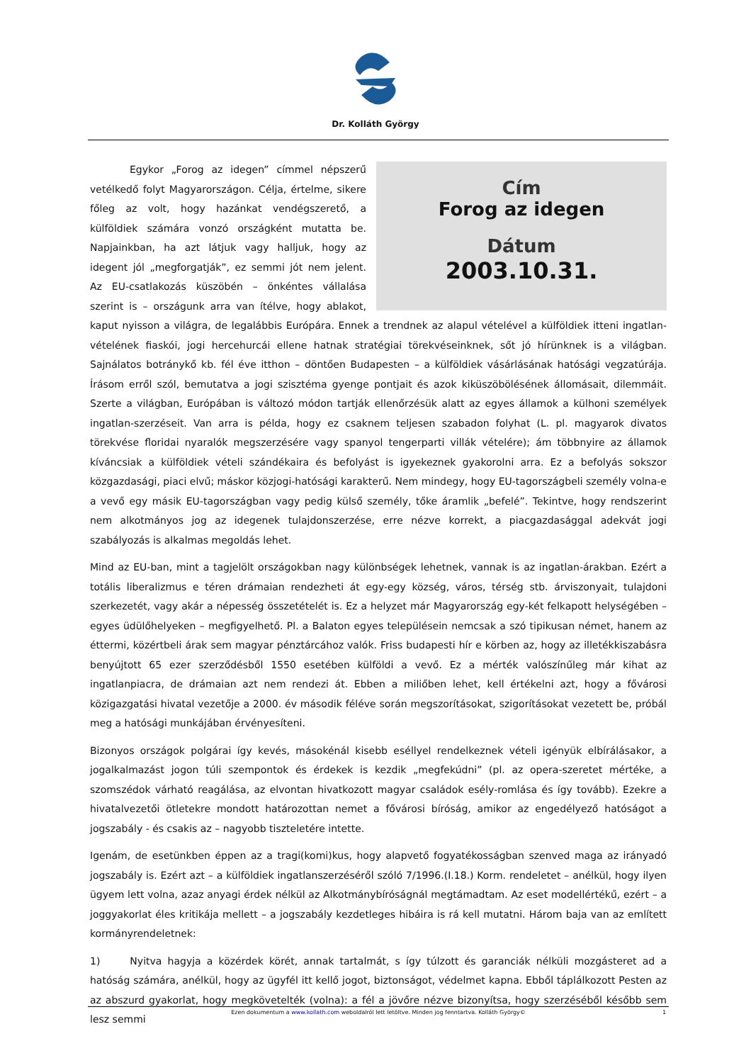Dr. Kolláth György
Cím
Forog az idegen
Dátum
2003.10.31.
    Egykor „Forog az idegen” címmel népszerű vetélkedő folyt Magyarországon. Célja, értelme, sikere főleg az volt, hogy hazánkat vendégszerető, a külföldiek számára vonzó országként mutatta be. Napjainkban, ha azt látjuk vagy halljuk, hogy az idegent jól „megforgatják”, ez semmi jót nem jelent. Az EU-csatlakozás küszöbén – önkéntes vállalása szerint is – országunk arra van ítélve, hogy ablakot, kaput nyisson a világra, de legalábbis Európára. Ennek a trendnek az alapul vételével a külföldiek itteni ingatlan-vételének fiaskói, jogi hercehurcái ellene hatnak stratégiai törekvéseinknek, sőt jó hírünknek is a világban. Sajnálatos botránykő kb. fél éve itthon – döntően Budapesten – a külföldiek vásárlásának hatósági vegzatúrája. Írásom erről szól, bemutatva a jogi szisztéma gyenge pontjait és azok kiküszöbölésének állomásait, dilemmáit. Szerte a világban, Európában is változó módon tartják ellenőrzésük alatt az egyes államok a külhoni személyek ingatlan-szerzéseit. Van arra is példa, hogy ez csaknem teljesen szabadon folyhat (L. pl. magyarok divatos törekvése floridai nyaralók megszerzésére vagy spanyol tengerparti villák vételére); ám többnyire az államok kíváncsiak a külföldiek vételi szándékaira és befolyást is igyekeznek gyakorolni arra. Ez a befolyás sokszor közgazdasági, piaci elvű; máskor közjogi-hatósági karakterű. Nem mindegy, hogy EU-tagországbeli személy volna-e a vevő egy másik EU-tagországban vagy pedig külső személy, tőke áramlik „befelé”. Tekintve, hogy rendszerint nem alkotmányos jog az idegenek tulajdonszerzése, erre nézve korrekt, a piacgazdasággal adekvát jogi szabályozás is alkalmas megoldás lehet.
Mind az EU-ban, mint a tagjelölt országokban nagy különbségek lehetnek, vannak is az ingatlan-árakban. Ezért a totális liberalizmus e téren drámaian rendezheti át egy-egy község, város, térség stb. árviszonyait, tulajdoni szerkezetét, vagy akár a népesség összetételét is. Ez a helyzet már Magyarország egy-két felkapott helységében – egyes üdülőhelyeken – megfigyelhető. Pl. a Balaton egyes településein nemcsak a szó tipikusan német, hanem az éttermi, közértbeli árak sem magyar pénztárcához valók. Friss budapesti hír e körben az, hogy az illetékkiszabásra benyújtott 65 ezer szerződésből 1550 esetében külföldi a vevő. Ez a mérték valószínűleg már kihat az ingatlanpiacra, de drámaian azt nem rendezi át. Ebben a miliőben lehet, kell értékelni azt, hogy a fővárosi közigazgatási hivatal vezetője a 2000. év második féléve során megszorításokat, szigorításokat vezetett be, próbál meg a hatósági munkájában érvényesíteni.
Bizonyos országok polgárai így kevés, másokénál kisebb eséllyel rendelkeznek vételi igényük elbírálásakor, a jogalkalmazást jogon túli szempontok és érdekek is kezdik „megfekúdni” (pl. az opera-szeretet mértéke, a szomszédok várható reagálása, az elvontan hivatkozott magyar családok esély-romlása és így tovább). Ezekre a hivatalvezetői ötletekre mondott határozottan nemet a fővárosi bíróság, amikor az engedélyező hatóságot a jogszabály - és csakis az – nagyobb tiszteletére intette.
Igenám, de esetünkben éppen az a tragi(komi)kus, hogy alapvető fogyatékosságban szenved maga az irányadó jogszabály is. Ezért azt – a külföldiek ingatlanszerzéséről szóló 7/1996.(I.18.) Korm. rendeletet – anélkül, hogy ilyen ügyem lett volna, azaz anyagi érdek nélkül az Alkotmánybíróságnál megtámadtam. Az eset modellértékű, ezért – a joggyakorlat éles kritikája mellett – a jogszabály kezdetleges hibáira is rá kell mutatni. Három baja van az említett kormányrendeletnek:
1)   Nyitva hagyja a közérdek körét, annak tartalmát, s így túlzott és garanciák nélküli mozgásteret ad a hatóság számára, anélkül, hogy az ügyfél itt kellő jogot, biztonságot, védelmet kapna. Ebből táplálkozott Pesten az az abszurd gyakorlat, hogy megkövetelték (volna): a fél a jövőre nézve bizonyítsa, hogy szerzéséből később sem lesz semmi
Ezen dokumentum a www.kollath.com weboldalról lett letöltve. Minden jog fenntartva. Kolláth György© 1